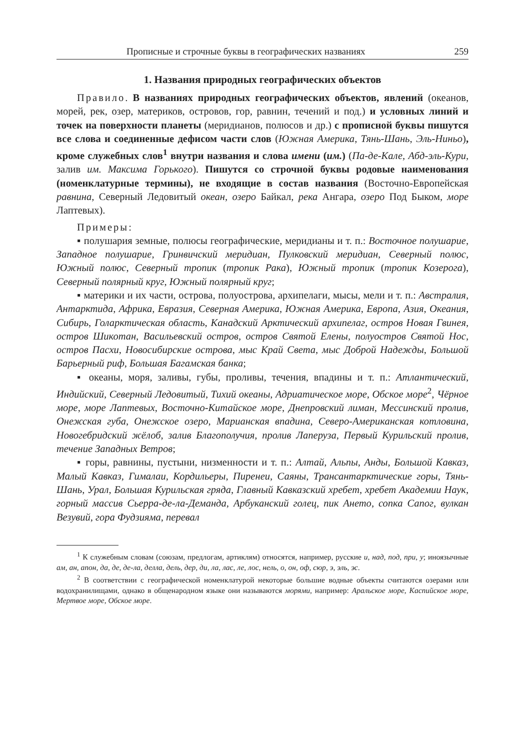Прописные и строчные буквы в географических названиях 259
1. Названия природных географических объектов
Правило. В названиях природных географических объектов, явлений (океанов, морей, рек, озер, материков, островов, гор, равнин, течений и под.) и условных линий и точек на поверхности планеты (меридианов, полюсов и др.) с прописной буквы пишутся все слова и соединенные дефисом части слов (Южная Америка, Тянь-Шань, Эль-Ниньо), кроме служебных слов<sup>1</sup> внутри названия и слова имени (им.) (Па-де-Кале, Абд-эль-Кури, залив им. Максима Горького). Пишутся со строчной буквы родовые наименования (номенклатурные термины), не входящие в состав названия (Восточно-Европейская равнина, Северный Ледовитый океан, озеро Байкал, река Ангара, озеро Под Быком, море Лаптевых).
Примеры:
▪ полушария земные, полюсы географические, меридианы и т. п.: Восточное полушарие, Западное полушарие, Гринвичский меридиан, Пулковский меридиан, Северный полюс, Южный полюс, Северный тропик (тропик Рака), Южный тропик (тропик Козерога), Северный полярный круг, Южный полярный круг;
▪ материки и их части, острова, полуострова, архипелаги, мысы, мели и т. п.: Австралия, Антарктида, Африка, Евразия, Северная Америка, Южная Америка, Европа, Азия, Океания, Сибирь, Голарктическая область, Канадский Арктический архипелаг, остров Новая Гвинея, остров Шикотан, Васильевский остров, остров Святой Елены, полуостров Святой Нос, остров Пасхи, Новосибирские острова, мыс Край Света, мыс Доброй Надежды, Большой Барьерный риф, Большая Багамская банка;
▪ океаны, моря, заливы, губы, проливы, течения, впадины и т. п.: Атлантический, Индийский, Северный Ледовитый, Тихий океаны, Адриатическое море, Обское море<sup>2</sup>, Чёрное море, море Лаптевых, Восточно-Китайское море, Днепровский лиман, Мессинский пролив, Онежская губа, Онежское озеро, Марианская впадина, Северо-Американская котловина, Новогебридский жёлоб, залив Благополучия, пролив Лаперуза, Первый Курильский пролив, течение Западных Ветров;
▪ горы, равнины, пустыни, низменности и т. п.: Алтай, Альпы, Анды, Большой Кавказ, Малый Кавказ, Гималаи, Кордильеры, Пиренеи, Саяны, Трансантарктические горы, Тянь-Шань, Урал, Большая Курильская гряда, Главный Кавказский хребет, хребет Академии Наук, горный массив Сьерра-де-ла-Деманда, Арбуканский голец, пик Ането, сопка Сапог, вулкан Везувий, гора Фудзияма, перевал
<sup>1</sup> К служебным словам (союзам, предлогам, артиклям) относятся, например, русские и, над, под, при, у; иноязычные ам, ан, апон, да, де, де-ла, делла, дель, дер, ди, ла, лас, ле, лос, нель, о, он, оф, сюр, э, эль, эс.
<sup>2</sup> В соответствии с географической номенклатурой некоторые большие водные объекты считаются озерами или водохранилищами, однако в общенародном языке они называются морями, например: Аральское море, Каспийское море, Мертвое море, Обское море.